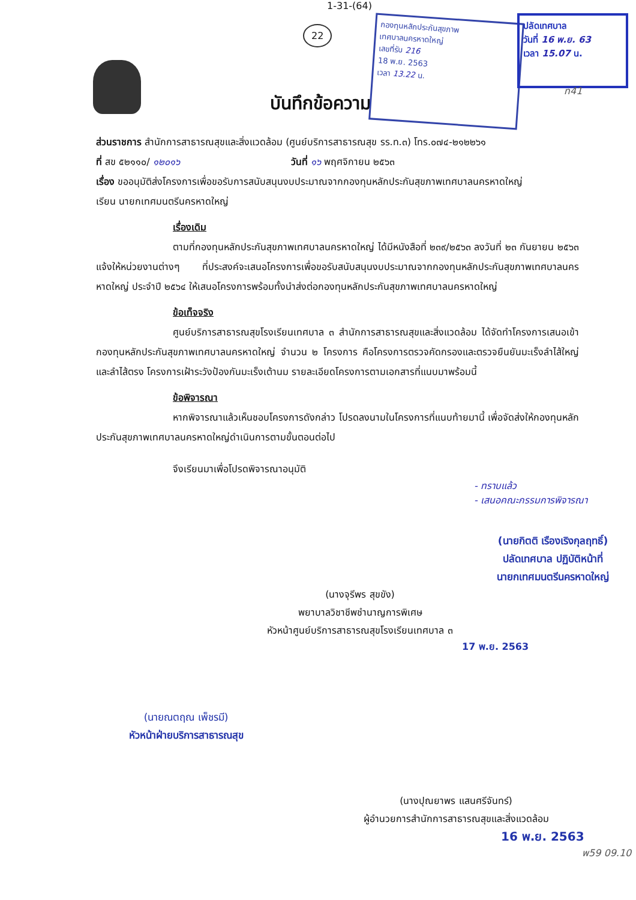1-31-(64)
22
กองทุนหลักประกันสุขภาพ
เทศบาลนครหาดใหญ่
เลขที่รับ 216
18 พ.ย. 2563
เวลา 13.22 น.
ปลัดเทศบาล
วันที่ 16 พ.ย. 63
เวลา 15.07 น.
ท41
บันทึกข้อความ
ส่วนราชการ สำนักการสาธารณสุขและสิ่งแวดล้อม (ศูนย์บริการสาธารณสุข รร.ท.๓) โทร.๐๗๔-๒๑๒๒๖๑
ที่ สข ๕๒๑๑๐/ ๑๒๐๑๖ วันที่ ๑๖ พฤศจิกายน ๒๕๖๓
เรื่อง ขออนุมัติส่งโครงการเพื่อขอรับการสนับสนุนงบประมาณจากกองทุนหลักประกันสุขภาพเทศบาลนครหาดใหญ่
เรียน นายกเทศมนตรีนครหาดใหญ่
เรื่องเดิม
ตามที่กองทุนหลักประกันสุขภาพเทศบาลนครหาดใหญ่ ได้มีหนังสือที่ ๒๓๙/๒๕๖๓ ลงวันที่ ๒๓ กันยายน ๒๕๖๓ แจ้งให้หน่วยงานต่างๆ ที่ประสงค์จะเสนอโครงการเพื่อขอรับสนับสนุนงบประมาณจากกองทุนหลักประกันสุขภาพเทศบาลนครหาดใหญ่ ประจำปี ๒๕๖๔ ให้เสนอโครงการพร้อมทั้งนำส่งต่อกองทุนหลักประกันสุขภาพเทศบาลนครหาดใหญ่
ข้อเท็จจริง
ศูนย์บริการสาธารณสุขโรงเรียนเทศบาล ๓ สำนักการสาธารณสุขและสิ่งแวดล้อม ได้จัดทำโครงการเสนอเข้ากองทุนหลักประกันสุขภาพเทศบาลนครหาดใหญ่ จำนวน ๒ โครงการ คือโครงการตรวจคัดกรองและตรวจยืนยันมะเร็งลำไส้ใหญ่และลำไส้ตรง โครงการเฝ้าระวังป้องกันมะเร็งเต้านม รายละเอียดโครงการตามเอกสารที่แนบมาพร้อมนี้
ข้อพิจารณา
หากพิจารณาแล้วเห็นชอบโครงการดังกล่าว โปรดลงนามในโครงการที่แนบท้ายมานี้ เพื่อจัดส่งให้กองทุนหลักประกันสุขภาพเทศบาลนครหาดใหญ่ดำเนินการตามขั้นตอนต่อไป
จึงเรียนมาเพื่อโปรดพิจารณาอนุมัติ
- ทราบแล้ว
- เสนอคณะกรรมการพิจารณา
(นายกิตติ เรืองเริงกุลฤทธิ์)
ปลัดเทศบาล ปฏิบัติหน้าที่
นายกเทศมนตรีนครหาดใหญ่
(นางจุรีพร สุขขัง)
พยาบาลวิชาชีพชำนาญการพิเศษ
หัวหน้าศูนย์บริการสาธารณสุขโรงเรียนเทศบาล ๓
17 พ.ย. 2563
(นายณตฤณ เพ็ชรมี)
หัวหน้าฝ่ายบริการสาธารณสุข
(นางปุณยาพร แสนศรีจันทร์)
ผู้อำนวยการสำนักการสาธารณสุขและสิ่งแวดล้อม
16 พ.ย. 2563
พ59 09.10